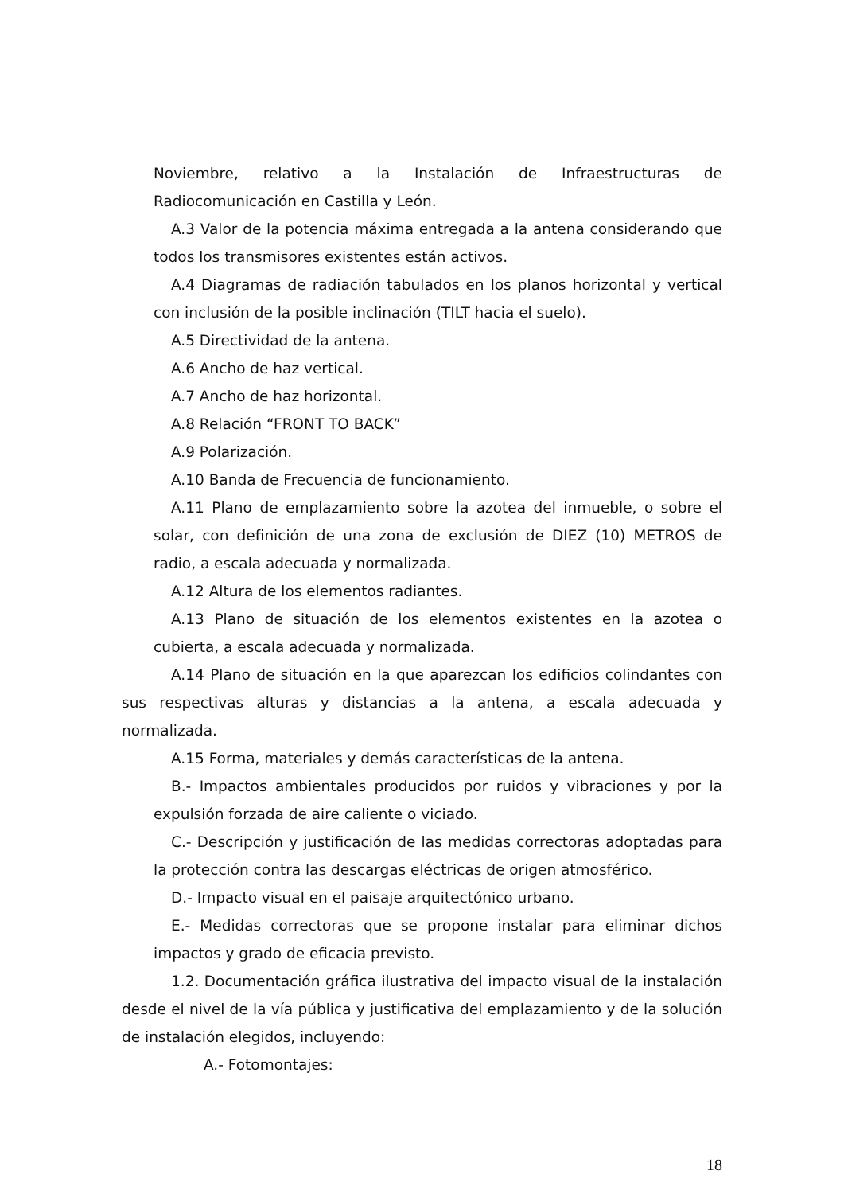Noviembre, relativo a la Instalación de Infraestructuras de Radiocomunicación en Castilla y León.
A.3 Valor de la potencia máxima entregada a la antena considerando que todos los transmisores existentes están activos.
A.4 Diagramas de radiación tabulados en los planos horizontal y vertical con inclusión de la posible inclinación (TILT hacia el suelo).
A.5 Directividad de la antena.
A.6 Ancho de haz vertical.
A.7 Ancho de haz horizontal.
A.8 Relación “FRONT TO BACK”
A.9 Polarización.
A.10 Banda de Frecuencia de funcionamiento.
A.11 Plano de emplazamiento sobre la azotea del inmueble, o sobre el solar, con definición de una zona de exclusión de DIEZ (10) METROS de radio, a escala adecuada y normalizada.
A.12 Altura de los elementos radiantes.
A.13 Plano de situación de los elementos existentes en la azotea o cubierta, a escala adecuada y normalizada.
A.14 Plano de situación en la que aparezcan los edificios colindantes con sus respectivas alturas y distancias a la antena, a escala adecuada y normalizada.
A.15 Forma, materiales y demás características de la antena.
B.- Impactos ambientales producidos por ruidos y vibraciones y por la expulsión forzada de aire caliente o viciado.
C.- Descripción y justificación de las medidas correctoras adoptadas para la protección contra las descargas eléctricas de origen atmosférico.
D.- Impacto visual en el paisaje arquitectónico urbano.
E.- Medidas correctoras que se propone instalar para eliminar dichos impactos y grado de eficacia previsto.
1.2. Documentación gráfica ilustrativa del impacto visual de la instalación desde el nivel de la vía pública y justificativa del emplazamiento y de la solución de instalación elegidos, incluyendo:
A.- Fotomontajes:
18